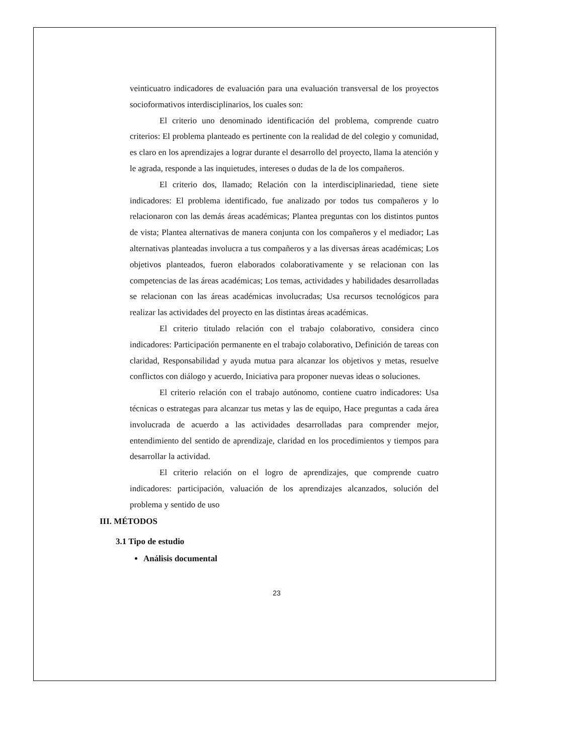veinticuatro indicadores de evaluación para una evaluación transversal de los proyectos socioformativos interdisciplinarios, los cuales son:
El criterio uno denominado identificación del problema, comprende cuatro criterios: El problema planteado es pertinente con la realidad de del colegio y comunidad, es claro en los aprendizajes a lograr durante el desarrollo del proyecto, llama la atención y le agrada, responde a las inquietudes, intereses o dudas de la de los compañeros.
El criterio dos, llamado; Relación con la interdisciplinariedad, tiene siete indicadores: El problema identificado, fue analizado por todos tus compañeros y lo relacionaron con las demás áreas académicas; Plantea preguntas con los distintos puntos de vista; Plantea alternativas de manera conjunta con los compañeros y el mediador; Las alternativas planteadas involucra a tus compañeros y a las diversas áreas académicas; Los objetivos planteados, fueron elaborados colaborativamente y se relacionan con las competencias de las áreas académicas; Los temas, actividades y habilidades desarrolladas se relacionan con las áreas académicas involucradas; Usa recursos tecnológicos para realizar las actividades del proyecto en las distintas áreas académicas.
El criterio titulado relación con el trabajo colaborativo, considera cinco indicadores: Participación permanente en el trabajo colaborativo, Definición de tareas con claridad, Responsabilidad y ayuda mutua para alcanzar los objetivos y metas, resuelve conflictos con diálogo y acuerdo, Iniciativa para proponer nuevas ideas o soluciones.
El criterio relación con el trabajo autónomo, contiene cuatro indicadores: Usa técnicas o estrategas para alcanzar tus metas y las de equipo, Hace preguntas a cada área involucrada de acuerdo a las actividades desarrolladas para comprender mejor, entendimiento del sentido de aprendizaje, claridad en los procedimientos y tiempos para desarrollar la actividad.
El criterio relación on el logro de aprendizajes, que comprende cuatro indicadores: participación, valuación de los aprendizajes alcanzados, solución del problema y sentido de uso
III. MÉTODOS
3.1 Tipo de estudio
Análisis documental
23